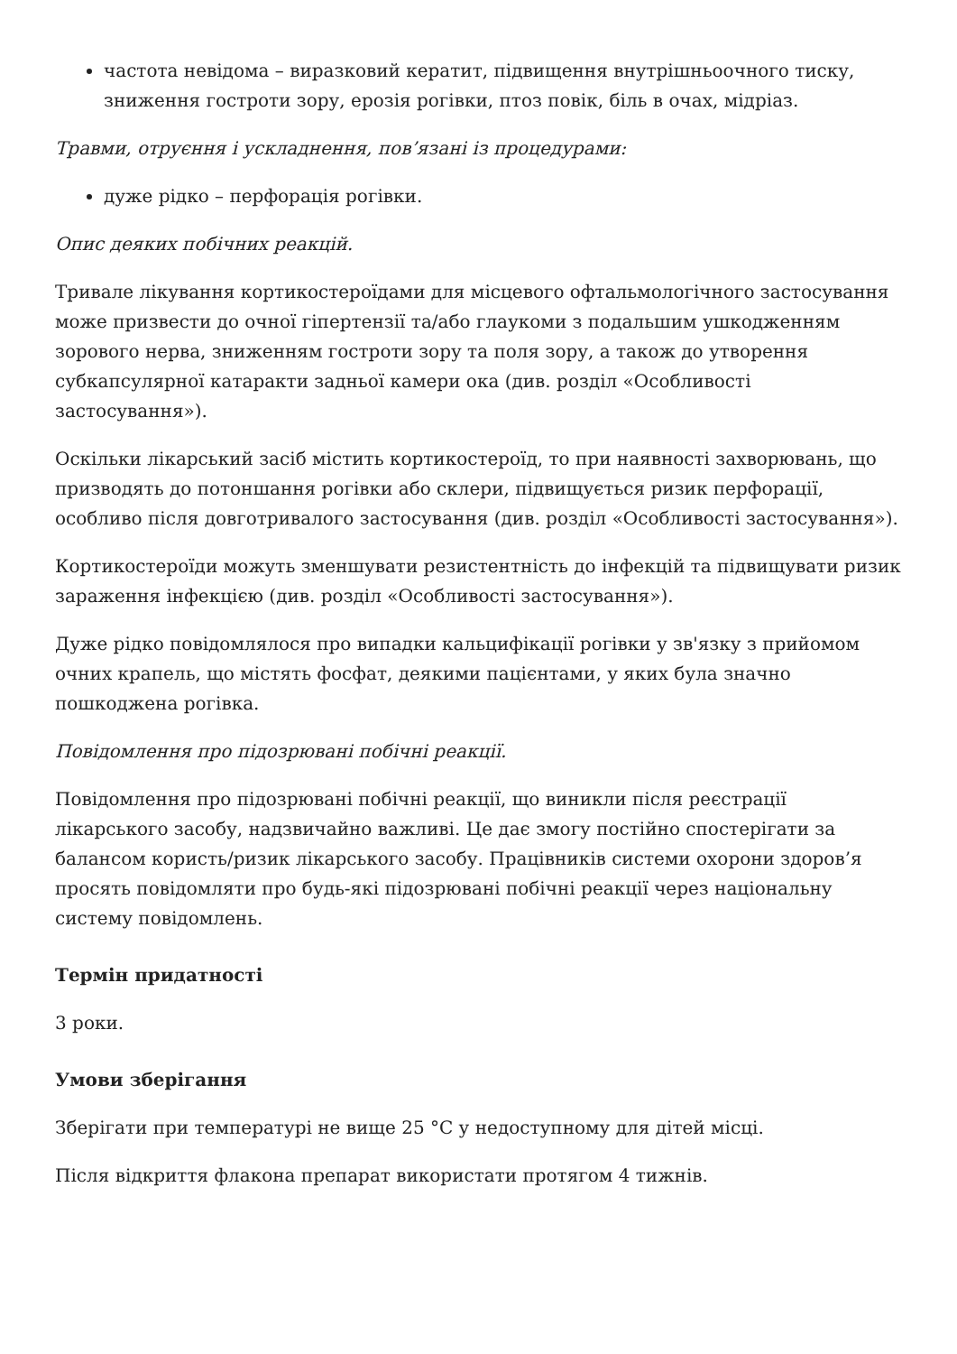частота невідома – виразковий кератит, підвищення внутрішньоочного тиску, зниження гостроти зору, ерозія рогівки, птоз повік, біль в очах, мідріаз.
Травми, отруєння і ускладнення, пов’язані із процедурами:
дуже рідко – перфорація рогівки.
Опис деяких побічних реакцій.
Тривале лікування кортикостероїдами для місцевого офтальмологічного застосування може призвести до очної гіпертензії та/або глаукоми з подальшим ушкодженням зорового нерва, зниженням гостроти зору та поля зору, а також до утворення субкапсулярної катаракти задньої камери ока (див. розділ «Особливості застосування»).
Оскільки лікарський засіб містить кортикостероїд, то при наявності захворювань, що призводять до потоншання рогівки або склери, підвищується ризик перфорації, особливо після довготривалого застосування (див. розділ «Особливості застосування»).
Кортикостероїди можуть зменшувати резистентність до інфекцій та підвищувати ризик зараження інфекцією (див. розділ «Особливості застосування»).
Дуже рідко повідомлялося про випадки кальцифікації рогівки у зв'язку з прийомом очних крапель, що містять фосфат, деякими пацієнтами, у яких була значно пошкоджена рогівка.
Повідомлення про підозрювані побічні реакції.
Повідомлення про підозрювані побічні реакції, що виникли після реєстрації лікарського засобу, надзвичайно важливі. Це дає змогу постійно спостерігати за балансом користь/ризик лікарського засобу. Працівників системи охорони здоров’я просять повідомляти про будь-які підозрювані побічні реакції через національну систему повідомлень.
Термін придатності
3 роки.
Умови зберігання
Зберігати при температурі не вище 25 °С у недоступному для дітей місці.
Після відкриття флакона препарат використати протягом 4 тижнів.